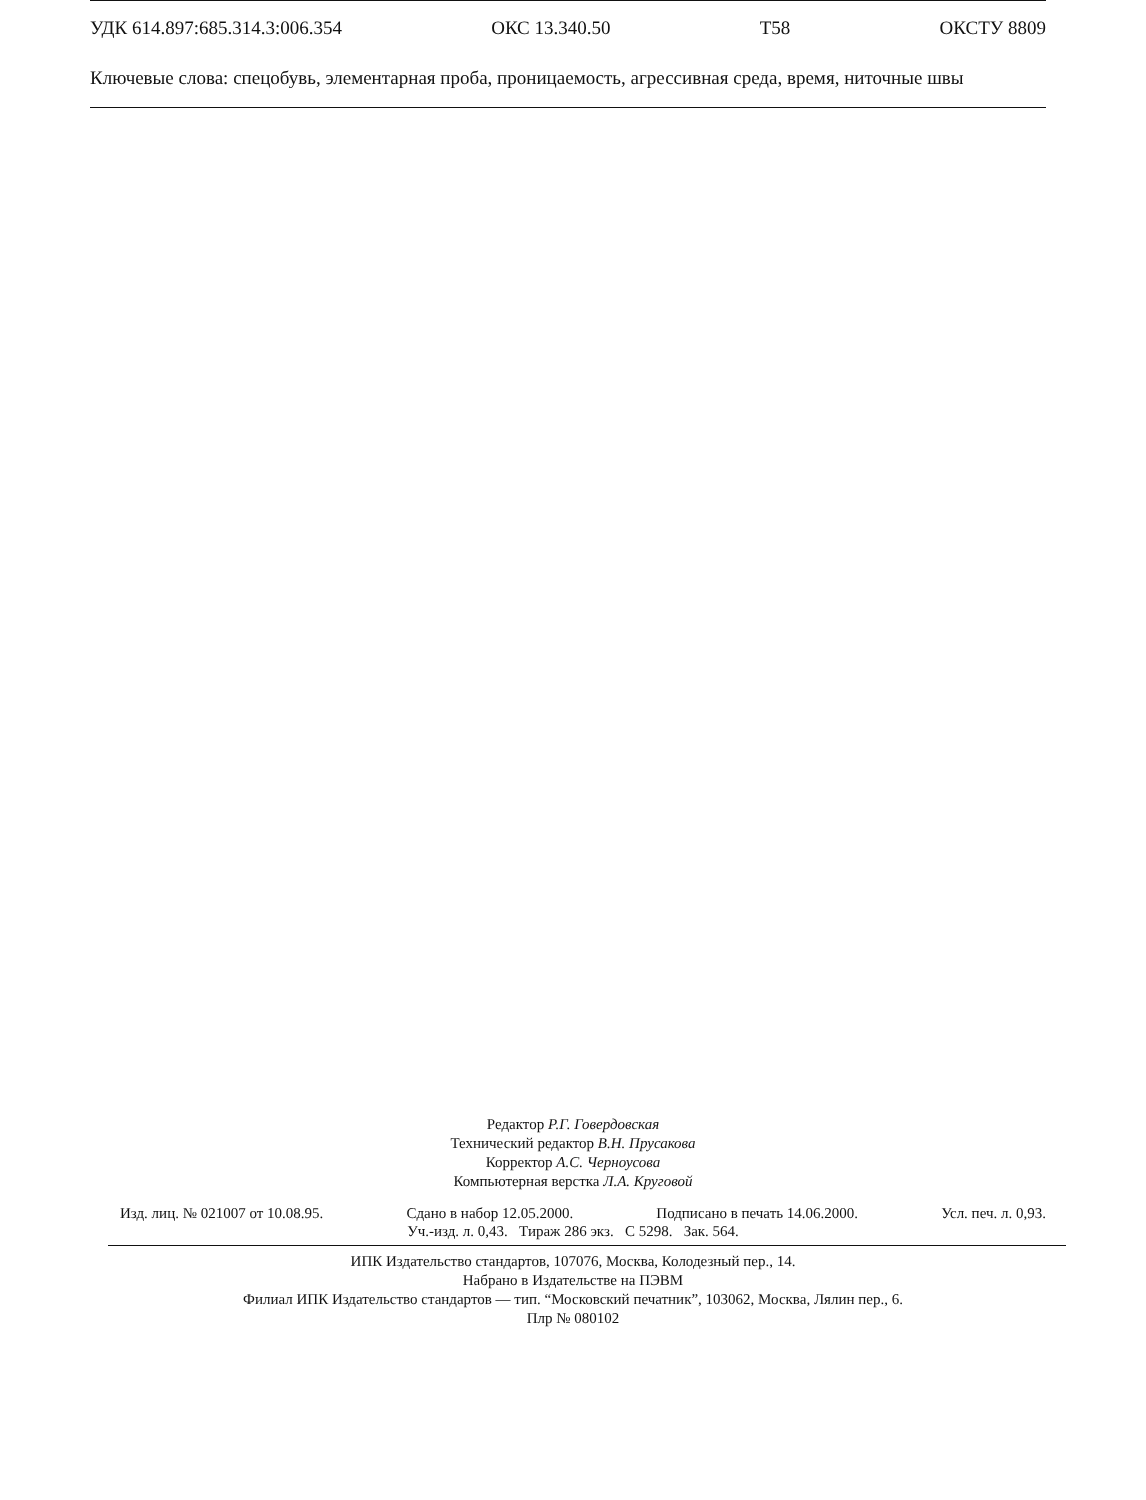УДК 614.897:685.314.3:006.354 ОКС 13.340.50 Т58 ОКСТУ 8809
Ключевые слова: спецобувь, элементарная проба, проницаемость, агрессивная среда, время, ниточные швы
Редактор Р.Г. Говердовская
Технический редактор В.Н. Прусакова
Корректор А.С. Черноусова
Компьютерная верстка Л.А. Круговой
Изд. лиц. № 021007 от 10.08.95. Сдано в набор 12.05.2000. Подписано в печать 14.06.2000. Усл. печ. л. 0,93.
Уч.-изд. л. 0,43. Тираж 286 экз. С 5298. Зак. 564.
ИПК Издательство стандартов, 107076, Москва, Колодезный пер., 14.
Набрано в Издательстве на ПЭВМ
Филиал ИПК Издательство стандартов — тип. “Московский печатник”, 103062, Москва, Лялин пер., 6.
Плр № 080102